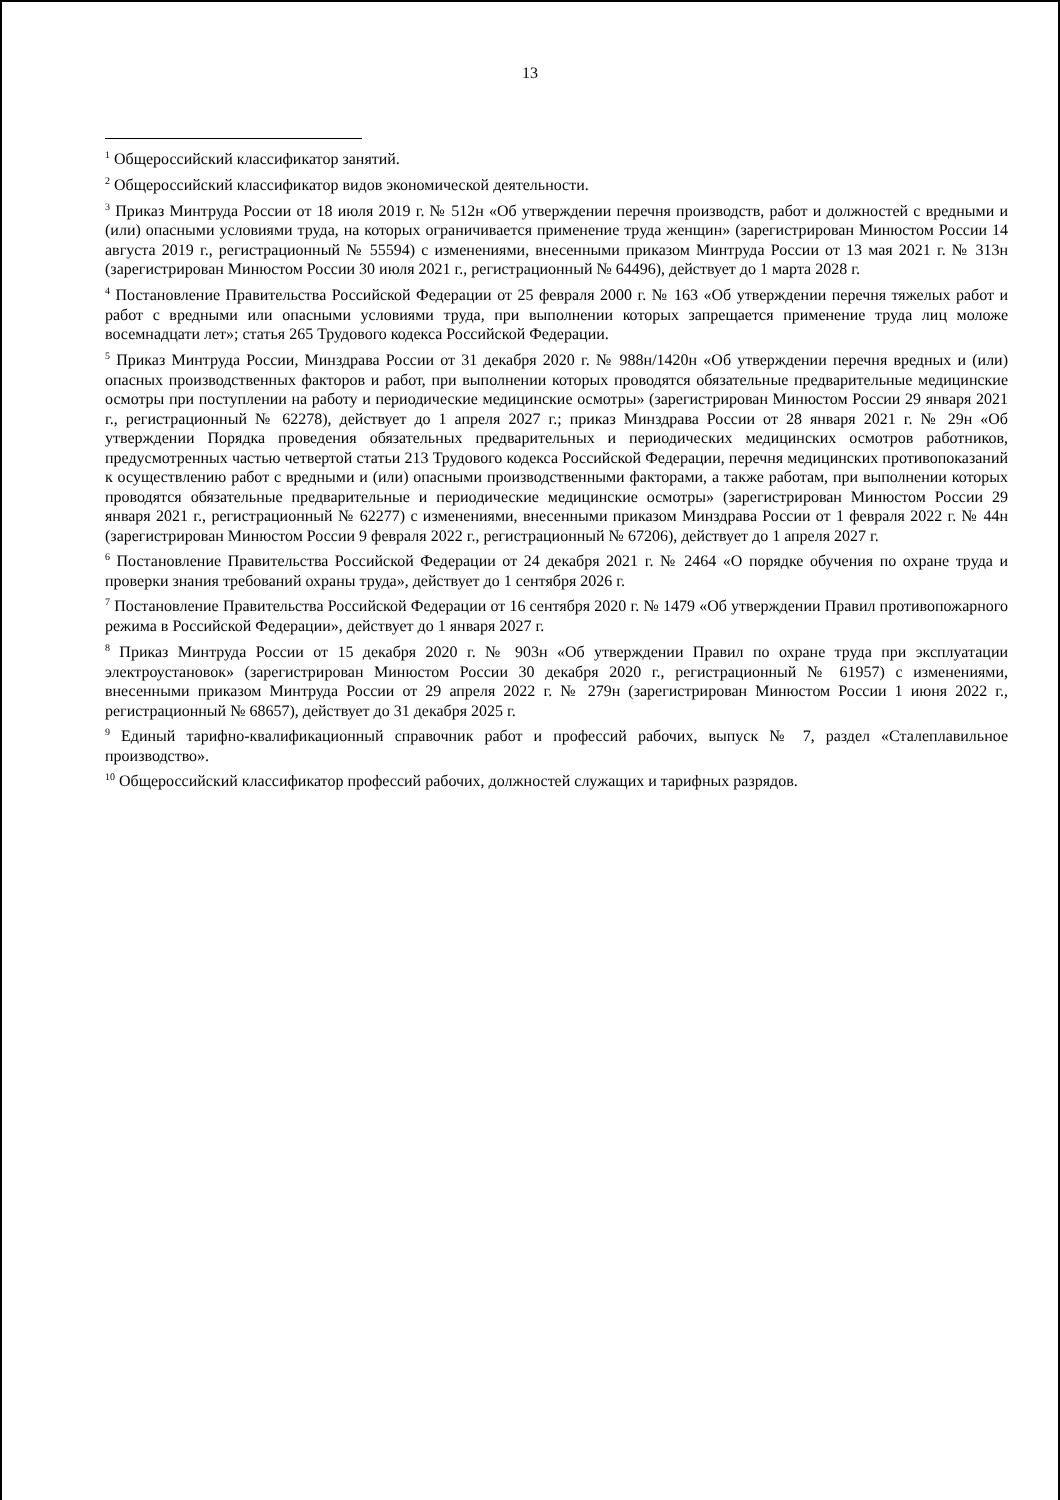13
<sup>1</sup> Общероссийский классификатор занятий.
<sup>2</sup> Общероссийский классификатор видов экономической деятельности.
<sup>3</sup> Приказ Минтруда России от 18 июля 2019 г. № 512н «Об утверждении перечня производств, работ и должностей с вредными и (или) опасными условиями труда, на которых ограничивается применение труда женщин» (зарегистрирован Минюстом России 14 августа 2019 г., регистрационный № 55594) с изменениями, внесенными приказом Минтруда России от 13 мая 2021 г. № 313н (зарегистрирован Минюстом России 30 июля 2021 г., регистрационный № 64496), действует до 1 марта 2028 г.
<sup>4</sup> Постановление Правительства Российской Федерации от 25 февраля 2000 г. № 163 «Об утверждении перечня тяжелых работ и работ с вредными или опасными условиями труда, при выполнении которых запрещается применение труда лиц моложе восемнадцати лет»; статья 265 Трудового кодекса Российской Федерации.
<sup>5</sup> Приказ Минтруда России, Минздрава России от 31 декабря 2020 г. № 988н/1420н «Об утверждении перечня вредных и (или) опасных производственных факторов и работ, при выполнении которых проводятся обязательные предварительные медицинские осмотры при поступлении на работу и периодические медицинские осмотры» (зарегистрирован Минюстом России 29 января 2021 г., регистрационный № 62278), действует до 1 апреля 2027 г.; приказ Минздрава России от 28 января 2021 г. № 29н «Об утверждении Порядка проведения обязательных предварительных и периодических медицинских осмотров работников, предусмотренных частью четвертой статьи 213 Трудового кодекса Российской Федерации, перечня медицинских противопоказаний к осуществлению работ с вредными и (или) опасными производственными факторами, а также работам, при выполнении которых проводятся обязательные предварительные и периодические медицинские осмотры» (зарегистрирован Минюстом России 29 января 2021 г., регистрационный № 62277) с изменениями, внесенными приказом Минздрава России от 1 февраля 2022 г. № 44н (зарегистрирован Минюстом России 9 февраля 2022 г., регистрационный № 67206), действует до 1 апреля 2027 г.
<sup>6</sup> Постановление Правительства Российской Федерации от 24 декабря 2021 г. № 2464 «О порядке обучения по охране труда и проверки знания требований охраны труда», действует до 1 сентября 2026 г.
<sup>7</sup> Постановление Правительства Российской Федерации от 16 сентября 2020 г. № 1479 «Об утверждении Правил противопожарного режима в Российской Федерации», действует до 1 января 2027 г.
<sup>8</sup> Приказ Минтруда России от 15 декабря 2020 г. № 903н «Об утверждении Правил по охране труда при эксплуатации электроустановок» (зарегистрирован Минюстом России 30 декабря 2020 г., регистрационный № 61957) с изменениями, внесенными приказом Минтруда России от 29 апреля 2022 г. № 279н (зарегистрирован Минюстом России 1 июня 2022 г., регистрационный № 68657), действует до 31 декабря 2025 г.
<sup>9</sup> Единый тарифно-квалификационный справочник работ и профессий рабочих, выпуск № 7, раздел «Сталеплавильное производство».
<sup>10</sup> Общероссийский классификатор профессий рабочих, должностей служащих и тарифных разрядов.